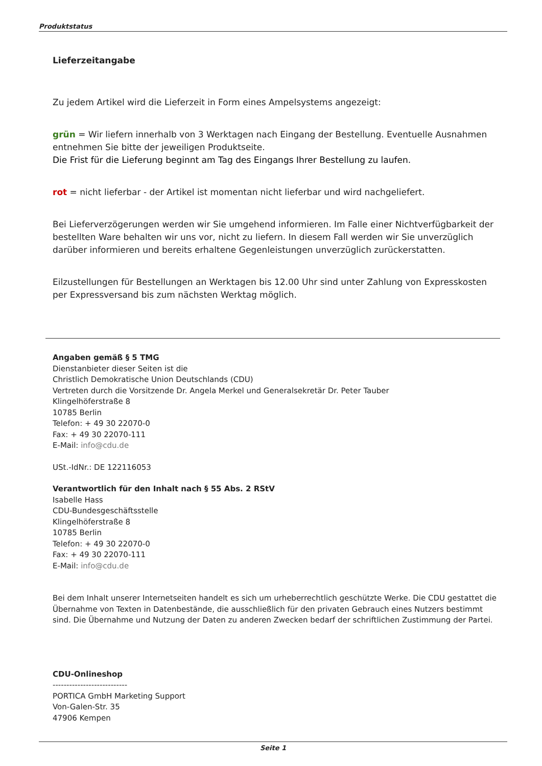Produktstatus
Lieferzeitangabe
Zu jedem Artikel wird die Lieferzeit in Form eines Ampelsystems angezeigt:
grün = Wir liefern innerhalb von 3 Werktagen nach Eingang der Bestellung. Eventuelle Ausnahmen entnehmen Sie bitte der jeweiligen Produktseite.
Die Frist für die Lieferung beginnt am Tag des Eingangs Ihrer Bestellung zu laufen.
rot = nicht lieferbar - der Artikel ist momentan nicht lieferbar und wird nachgeliefert.
Bei Lieferverzögerungen werden wir Sie umgehend informieren. Im Falle einer Nichtverfügbarkeit der bestellten Ware behalten wir uns vor, nicht zu liefern. In diesem Fall werden wir Sie unverzüglich darüber informieren und bereits erhaltene Gegenleistungen unverzüglich zurückerstatten.
Eilzustellungen für Bestellungen an Werktagen bis 12.00 Uhr sind unter Zahlung von Expresskosten per Expressversand bis zum nächsten Werktag möglich.
Angaben gemäß § 5 TMG
Dienstanbieter dieser Seiten ist die
Christlich Demokratische Union Deutschlands (CDU)
Vertreten durch die Vorsitzende Dr. Angela Merkel und Generalsekretär Dr. Peter Tauber
Klingelhöferstraße 8
10785 Berlin
Telefon: + 49 30 22070-0
Fax: + 49 30 22070-111
E-Mail: info@cdu.de
USt.-IdNr.: DE 122116053
Verantwortlich für den Inhalt nach § 55 Abs. 2 RStV
Isabelle Hass
CDU-Bundesgeschäftsstelle
Klingelhöferstraße 8
10785 Berlin
Telefon: + 49 30 22070-0
Fax: + 49 30 22070-111
E-Mail: info@cdu.de
Bei dem Inhalt unserer Internetseiten handelt es sich um urheberrechtlich geschützte Werke. Die CDU gestattet die Übernahme von Texten in Datenbestände, die ausschließlich für den privaten Gebrauch eines Nutzers bestimmt sind. Die Übernahme und Nutzung der Daten zu anderen Zwecken bedarf der schriftlichen Zustimmung der Partei.
CDU-Onlineshop
---------------------------
PORTICA GmbH Marketing Support
Von-Galen-Str. 35
47906 Kempen
Seite 1